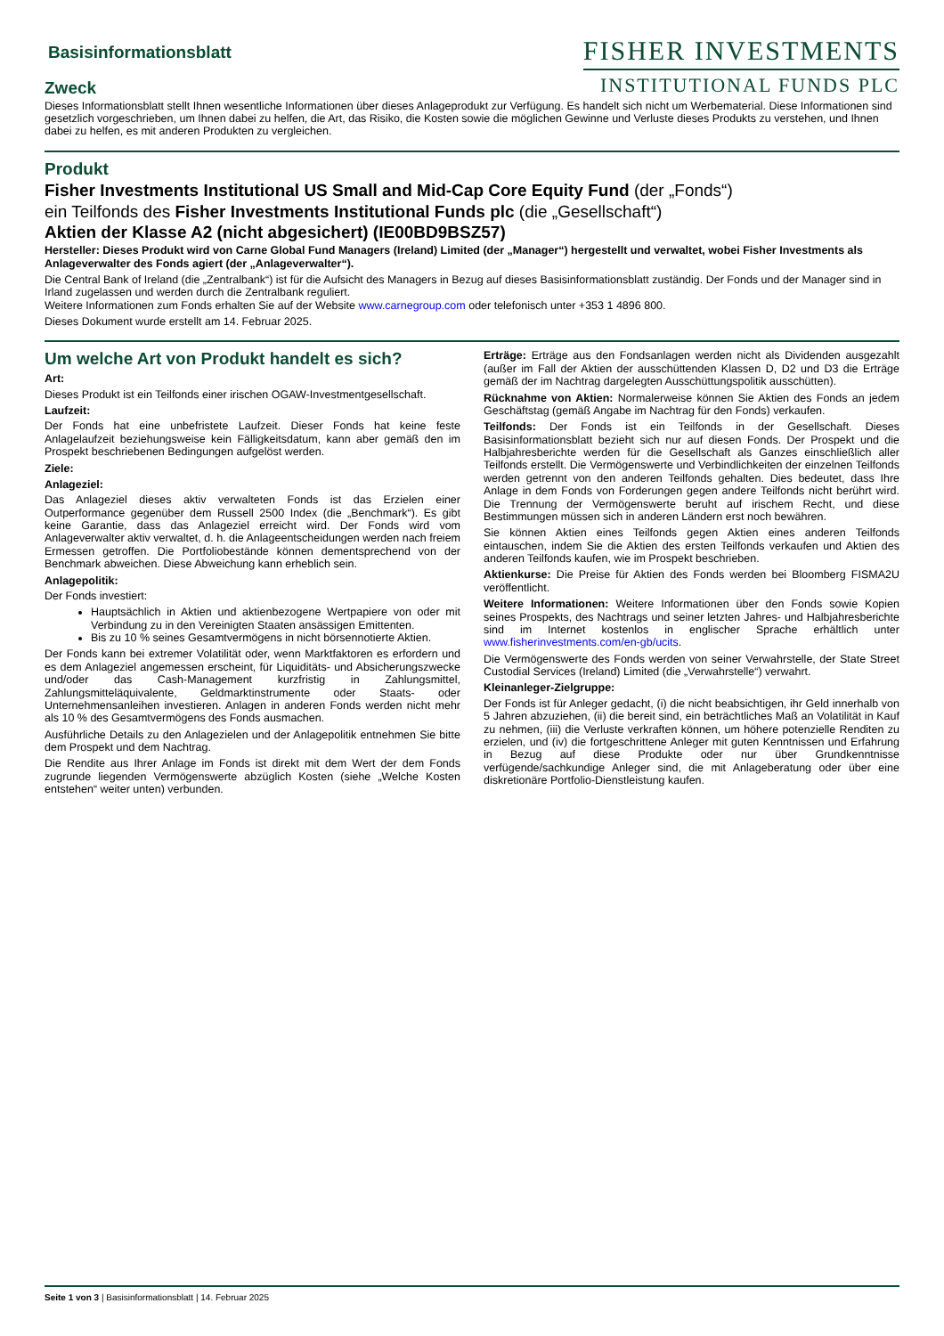Basisinformationsblatt
Zweck
FISHER INVESTMENTS
INSTITUTIONAL FUNDS PLC
Dieses Informationsblatt stellt Ihnen wesentliche Informationen über dieses Anlageprodukt zur Verfügung. Es handelt sich nicht um Werbematerial. Diese Informationen sind gesetzlich vorgeschrieben, um Ihnen dabei zu helfen, die Art, das Risiko, die Kosten sowie die möglichen Gewinne und Verluste dieses Produkts zu verstehen, und Ihnen dabei zu helfen, es mit anderen Produkten zu vergleichen.
Produkt
Fisher Investments Institutional US Small and Mid-Cap Core Equity Fund (der „Fonds“)
ein Teilfonds des Fisher Investments Institutional Funds plc (die „Gesellschaft“)
Aktien der Klasse A2 (nicht abgesichert) (IE00BD9BSZ57)
Hersteller: Dieses Produkt wird von Carne Global Fund Managers (Ireland) Limited (der „Manager“) hergestellt und verwaltet, wobei Fisher Investments als Anlageverwalter des Fonds agiert (der „Anlageverwalter“).
Die Central Bank of Ireland (die „Zentralbank“) ist für die Aufsicht des Managers in Bezug auf dieses Basisinformationsblatt zuständig. Der Fonds und der Manager sind in Irland zugelassen und werden durch die Zentralbank reguliert.
Weitere Informationen zum Fonds erhalten Sie auf der Website www.carnegroup.com oder telefonisch unter +353 1 4896 800.
Dieses Dokument wurde erstellt am 14. Februar 2025.
Um welche Art von Produkt handelt es sich?
Art:
Dieses Produkt ist ein Teilfonds einer irischen OGAW-Investmentgesellschaft.
Laufzeit:
Der Fonds hat eine unbefristete Laufzeit. Dieser Fonds hat keine feste Anlagelaufzeit beziehungsweise kein Fälligkeitsdatum, kann aber gemäß den im Prospekt beschriebenen Bedingungen aufgelöst werden.
Ziele:
Anlageziel:
Das Anlageziel dieses aktiv verwalteten Fonds ist das Erzielen einer Outperformance gegenüber dem Russell 2500 Index (die „Benchmark“). Es gibt keine Garantie, dass das Anlageziel erreicht wird. Der Fonds wird vom Anlageverwalter aktiv verwaltet, d. h. die Anlageentscheidungen werden nach freiem Ermessen getroffen. Die Portfoliobestände können dementsprechend von der Benchmark abweichen. Diese Abweichung kann erheblich sein.
Anlagepolitik:
Der Fonds investiert:
Hauptsächlich in Aktien und aktienbezogene Wertpapiere von oder mit Verbindung zu in den Vereinigten Staaten ansässigen Emittenten.
Bis zu 10 % seines Gesamtvermögens in nicht börsennotierte Aktien.
Der Fonds kann bei extremer Volatilität oder, wenn Marktfaktoren es erfordern und es dem Anlageziel angemessen erscheint, für Liquiditäts- und Absicherungszwecke und/oder das Cash-Management kurzfristig in Zahlungsmittel, Zahlungsmitteläquivalente, Geldmarktinstrumente oder Staats- oder Unternehmensanleihen investieren. Anlagen in anderen Fonds werden nicht mehr als 10 % des Gesamtvermögens des Fonds ausmachen.
Ausführliche Details zu den Anlagezielen und der Anlagepolitik entnehmen Sie bitte dem Prospekt und dem Nachtrag.
Die Rendite aus Ihrer Anlage im Fonds ist direkt mit dem Wert der dem Fonds zugrunde liegenden Vermögenswerte abzüglich Kosten (siehe „Welche Kosten entstehen“ weiter unten) verbunden.
Erträge: Erträge aus den Fondsanlagen werden nicht als Dividenden ausgezahlt (außer im Fall der Aktien der ausschüttenden Klassen D, D2 und D3 die Erträge gemäß der im Nachtrag dargelegten Ausschüttungspolitik ausschütten).
Rücknahme von Aktien: Normalerweise können Sie Aktien des Fonds an jedem Geschäftstag (gemäß Angabe im Nachtrag für den Fonds) verkaufen.
Teilfonds: Der Fonds ist ein Teilfonds in der Gesellschaft. Dieses Basisinformationsblatt bezieht sich nur auf diesen Fonds. Der Prospekt und die Halbjahresberichte werden für die Gesellschaft als Ganzes einschließlich aller Teilfonds erstellt. Die Vermögenswerte und Verbindlichkeiten der einzelnen Teilfonds werden getrennt von den anderen Teilfonds gehalten. Dies bedeutet, dass Ihre Anlage in dem Fonds von Forderungen gegen andere Teilfonds nicht berührt wird. Die Trennung der Vermögenswerte beruht auf irischem Recht, und diese Bestimmungen müssen sich in anderen Ländern erst noch bewähren.
Sie können Aktien eines Teilfonds gegen Aktien eines anderen Teilfonds eintauschen, indem Sie die Aktien des ersten Teilfonds verkaufen und Aktien des anderen Teilfonds kaufen, wie im Prospekt beschrieben.
Aktienkurse: Die Preise für Aktien des Fonds werden bei Bloomberg FISMA2U veröffentlicht.
Weitere Informationen: Weitere Informationen über den Fonds sowie Kopien seines Prospekts, des Nachtrags und seiner letzten Jahres- und Halbjahresberichte sind im Internet kostenlos in englischer Sprache erhältlich unter www.fisherinvestments.com/en-gb/ucits.
Die Vermögenswerte des Fonds werden von seiner Verwahrstelle, der State Street Custodial Services (Ireland) Limited (die „Verwahrstelle“) verwahrt.
Kleinanleger-Zielgruppe:
Der Fonds ist für Anleger gedacht, (i) die nicht beabsichtigen, ihr Geld innerhalb von 5 Jahren abzuziehen, (ii) die bereit sind, ein beträchtliches Maß an Volatilität in Kauf zu nehmen, (iii) die Verluste verkraften können, um höhere potenzielle Renditen zu erzielen, und (iv) die fortgeschrittene Anleger mit guten Kenntnissen und Erfahrung in Bezug auf diese Produkte oder nur über Grundkenntnisse verfügende/sachkundige Anleger sind, die mit Anlageberatung oder über eine diskretionäre Portfolio-Dienstleistung kaufen.
Seite 1 von 3 | Basisinformationsblatt | 14. Februar 2025